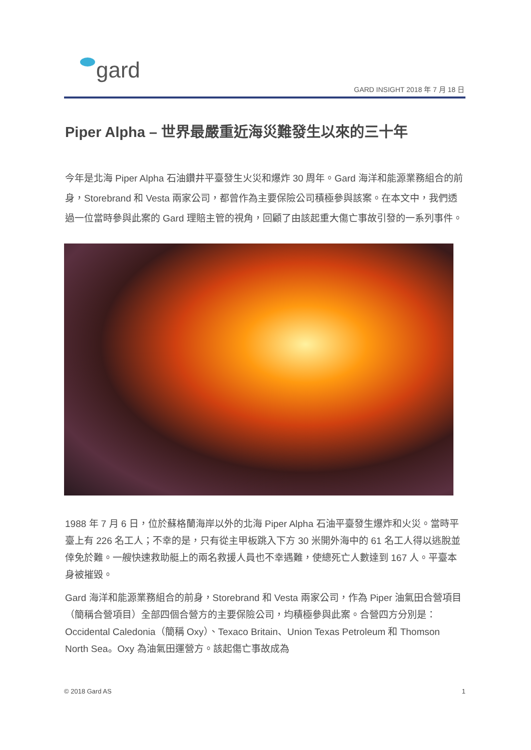gard
GARD INSIGHT 2018 年 7 月 18 日
Piper Alpha – 世界最嚴重近海災難發生以來的三十年
今年是北海 Piper Alpha 石油鑽井平臺發生火災和爆炸 30 周年。Gard 海洋和能源業務組合的前身，Storebrand 和 Vesta 兩家公司，都曾作為主要保險公司積極參與該案。在本文中，我們透過一位當時參與此案的 Gard 理賠主管的視角，回顧了由該起重大傷亡事故引發的一系列事件。
1988 年 7 月 6 日，位於蘇格蘭海岸以外的北海 Piper Alpha 石油平臺發生爆炸和火災。當時平臺上有 226 名工人；不幸的是，只有從主甲板跳入下方 30 米開外海中的 61 名工人得以逃脫並倖免於難。一艘快速救助艇上的兩名救援人員也不幸遇難，使總死亡人數達到 167 人。平臺本身被摧毀。
Gard 海洋和能源業務組合的前身，Storebrand 和 Vesta 兩家公司，作為 Piper 油氣田合營項目（簡稱合營項目）全部四個合營方的主要保險公司，均積極參與此案。合營四方分別是：Occidental Caledonia（簡稱 Oxy）、Texaco Britain、Union Texas Petroleum 和 Thomson North Sea。Oxy 為油氣田運營方。該起傷亡事故成為
© 2018 Gard AS 1